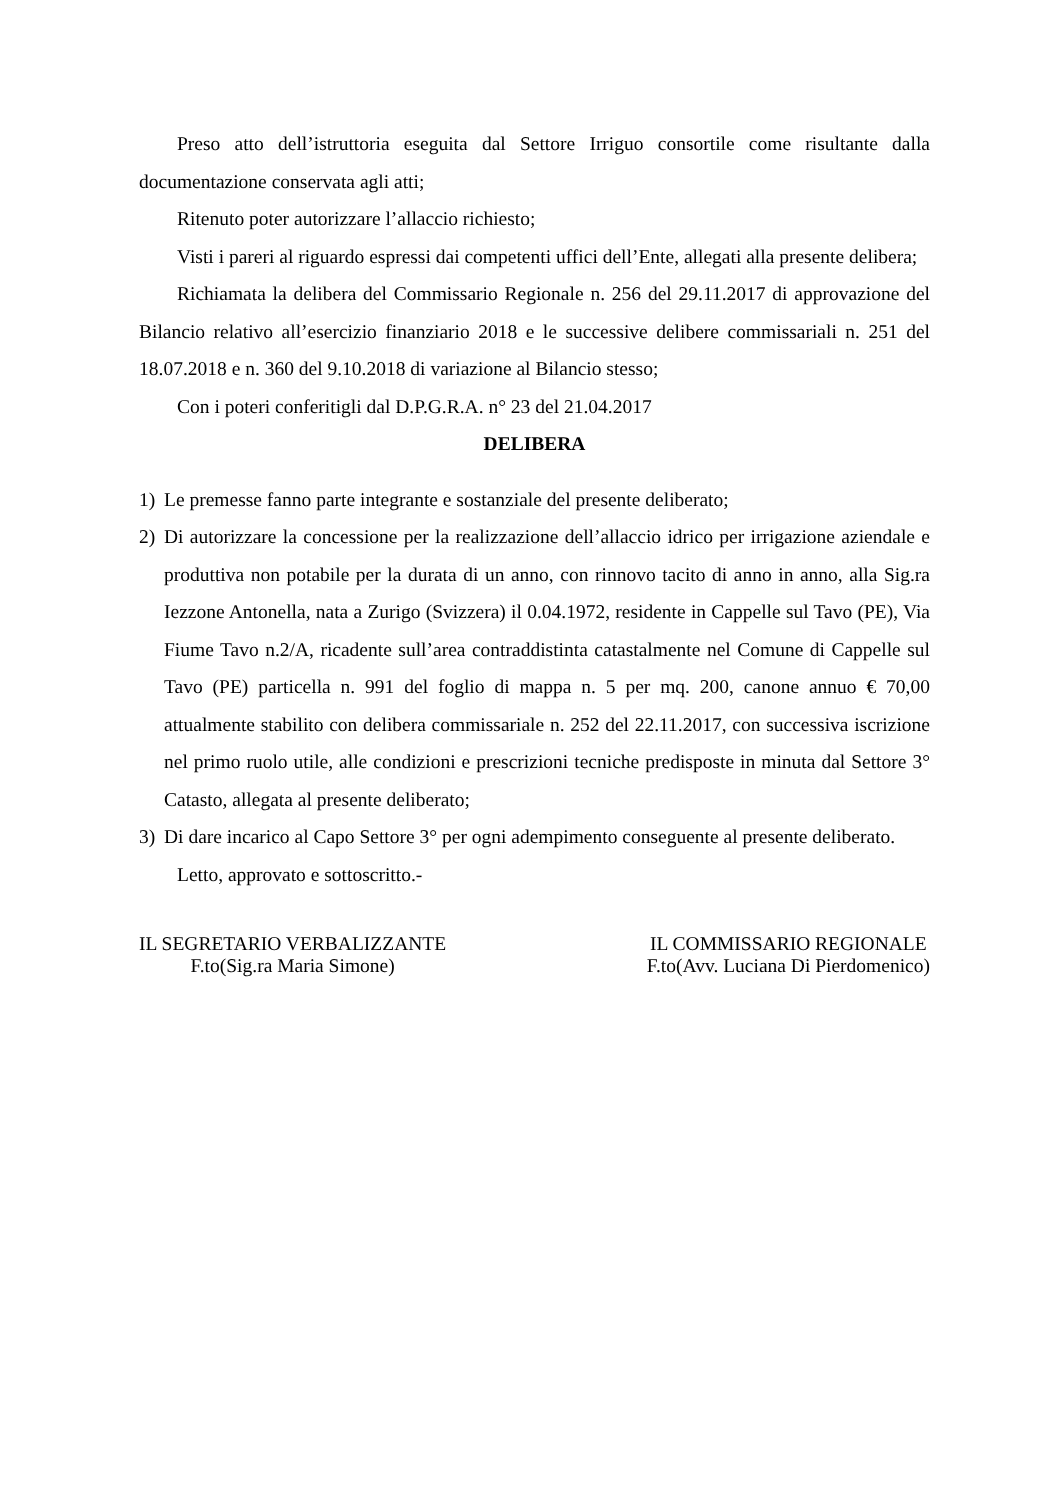Preso atto dell’istruttoria eseguita dal Settore Irriguo consortile come risultante dalla documentazione conservata agli atti;
Ritenuto poter autorizzare l’allaccio richiesto;
Visti i pareri al riguardo espressi dai competenti uffici dell’Ente, allegati alla presente delibera;
Richiamata la delibera del Commissario Regionale n. 256 del 29.11.2017 di approvazione del Bilancio relativo all’esercizio finanziario 2018 e le successive delibere commissariali n. 251 del 18.07.2018 e n. 360 del 9.10.2018 di variazione al Bilancio stesso;
Con i poteri conferitigli dal D.P.G.R.A. n° 23 del 21.04.2017
DELIBERA
1) Le premesse fanno parte integrante e sostanziale del presente deliberato;
2) Di autorizzare la concessione per la realizzazione dell’allaccio idrico per irrigazione aziendale e produttiva non potabile per la durata di un anno, con rinnovo tacito di anno in anno, alla Sig.ra Iezzone Antonella, nata a Zurigo (Svizzera) il 0.04.1972, residente in Cappelle sul Tavo (PE), Via Fiume Tavo n.2/A, ricadente sull’area contraddistinta catastalmente nel Comune di Cappelle sul Tavo (PE) particella n. 991 del foglio di mappa n. 5 per mq. 200, canone annuo € 70,00 attualmente stabilito con delibera commissariale n. 252 del 22.11.2017, con successiva iscrizione nel primo ruolo utile, alle condizioni e prescrizioni tecniche predisposte in minuta dal Settore 3° Catasto, allegata al presente deliberato;
3) Di dare incarico al Capo Settore 3° per ogni adempimento conseguente al presente deliberato.
Letto, approvato e sottoscritto.-
IL SEGRETARIO VERBALIZZANTE
F.to(Sig.ra Maria Simone)
IL COMMISSARIO REGIONALE
F.to(Avv. Luciana Di Pierdomenico)